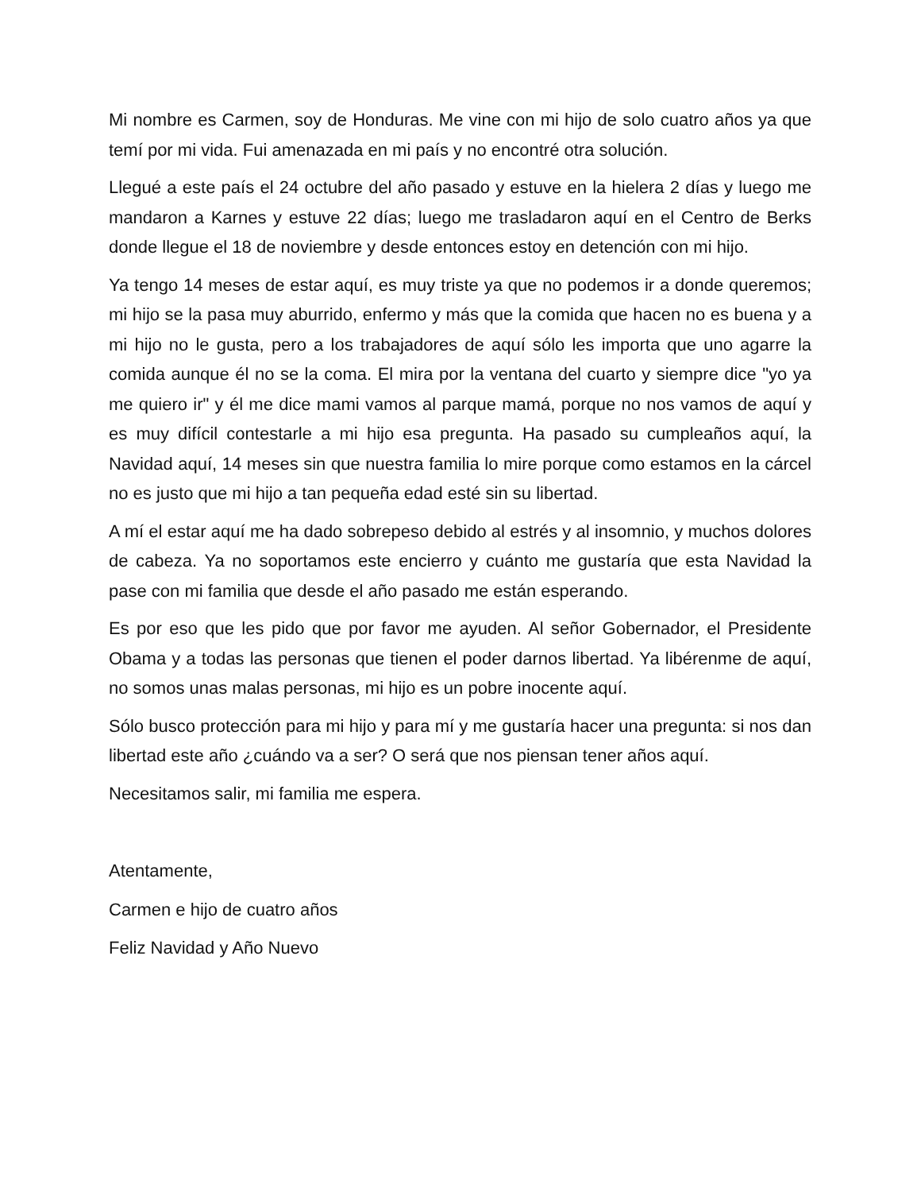Mi nombre es Carmen, soy de Honduras. Me vine con mi hijo de solo cuatro años ya que temí por mi vida. Fui amenazada en mi país y no encontré otra solución.
Llegué a este país el 24 octubre del año pasado y estuve en la hielera 2 días y luego me mandaron a Karnes y estuve 22 días; luego me trasladaron aquí en el Centro de Berks donde llegue el 18 de noviembre y desde entonces estoy en detención con mi hijo.
Ya tengo 14 meses de estar aquí, es muy triste ya que no podemos ir a donde queremos; mi hijo se la pasa muy aburrido, enfermo y más que la comida que hacen no es buena y a mi hijo no le gusta, pero a los trabajadores de aquí sólo les importa que uno agarre la comida aunque él no se la coma. El mira por la ventana del cuarto y siempre dice "yo ya me quiero ir" y él me dice mami vamos al parque mamá, porque no nos vamos de aquí y es muy difícil contestarle a mi hijo esa pregunta. Ha pasado su cumpleaños aquí, la Navidad aquí, 14 meses sin que nuestra familia lo mire porque como estamos en la cárcel no es justo que mi hijo a tan pequeña edad esté sin su libertad.
A mí el estar aquí me ha dado sobrepeso debido al estrés y al insomnio, y muchos dolores de cabeza. Ya no soportamos este encierro y cuánto me gustaría que esta Navidad la pase con mi familia que desde el año pasado me están esperando.
Es por eso que les pido que por favor me ayuden. Al señor Gobernador, el Presidente Obama y a todas las personas que tienen el poder darnos libertad. Ya libérenme de aquí, no somos unas malas personas, mi hijo es un pobre inocente aquí.
Sólo busco protección para mi hijo y para mí y me gustaría hacer una pregunta: si nos dan libertad este año ¿cuándo va a ser? O será que nos piensan tener años aquí.
Necesitamos salir, mi familia me espera.
Atentamente,
Carmen e hijo de cuatro años
Feliz Navidad y Año Nuevo